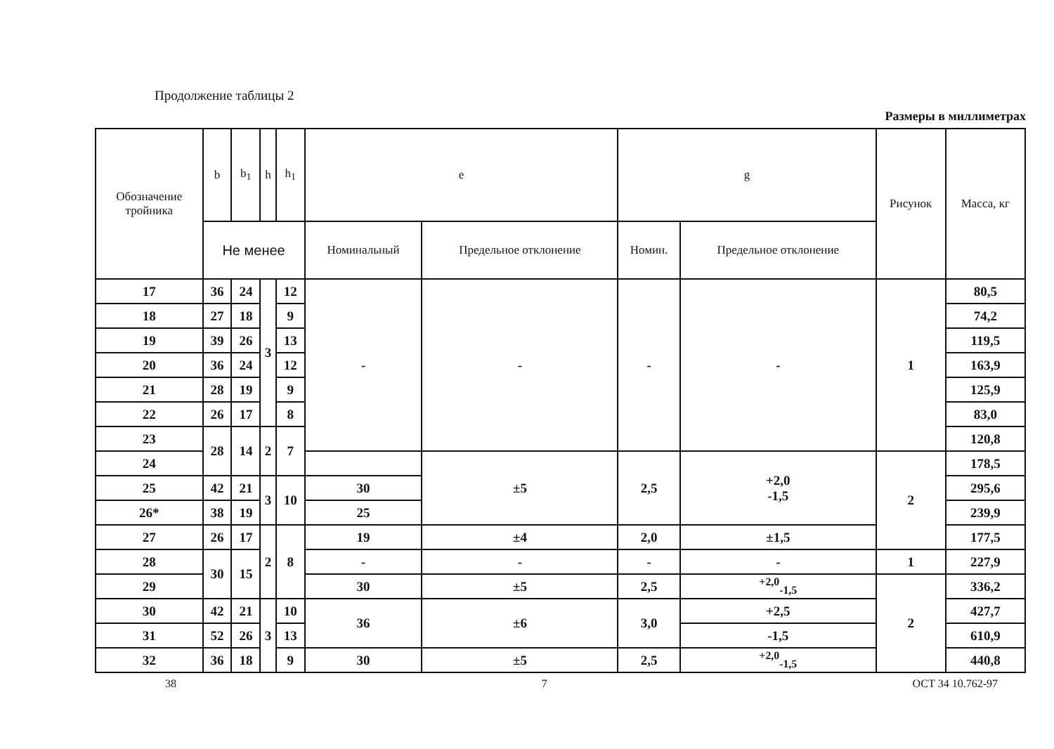Продолжение таблицы 2
Размеры в миллиметрах
| Обозначение тройника | b | b<sub>1</sub> | h | h<sub>1</sub> | e | | g | | Рисунок | Масса, кг |
| --- | --- | --- | --- | --- | --- | --- | --- | --- | --- | --- |
| | Не менее | | | | Номинальный | Предельное отклонение | Номин. | Предельное отклонение | | |
| 17 | 36 | 24 | 3 | 12 | - | - | - | - | 1 | 80,5 |
| 18 | 27 | 18 | | 9 | | | | | | 74,2 |
| 19 | 39 | 26 | | 13 | | | | | | 119,5 |
| 20 | 36 | 24 | | 12 | | | | | | 163,9 |
| 21 | 28 | 19 | | 9 | | | | | | 125,9 |
| 22 | 26 | 17 | | 8 | | | | | | 83,0 |
| 23 | 28 | 14 | 2 | 7 | | | | | | 120,8 |
| 24 | | | | | | ±5 | 2,5 | +2,0 -1,5 | 2 | 178,5 |
| 25 | 42 | 21 | 3 | 10 | 30 | | | | | 295,6 |
| 26* | 38 | 19 | | | 25 | | | | | 239,9 |
| 27 | 26 | 17 | 2 | 8 | 19 | ±4 | 2,0 | ±1,5 | | 177,5 |
| 28 | 30 | 15 | | | - | - | - | - | 1 | 227,9 |
| 29 | | | | | 30 | ±5 | 2,5 | <sup>+2,0</sup><sub>-1,5</sub> | 2 | 336,2 |
| 30 | 42 | 21 | 3 | 10 | 36 | ±6 | 3,0 | +2,5 | | 427,7 |
| 31 | 52 | 26 | | 13 | | | | -1,5 | | 610,9 |
| 32 | 36 | 18 | | 9 | 30 | ±5 | 2,5 | <sup>+2,0</sup><sub>-1,5</sub> | | 440,8 |
38 7 ОСТ 34 10.762-97